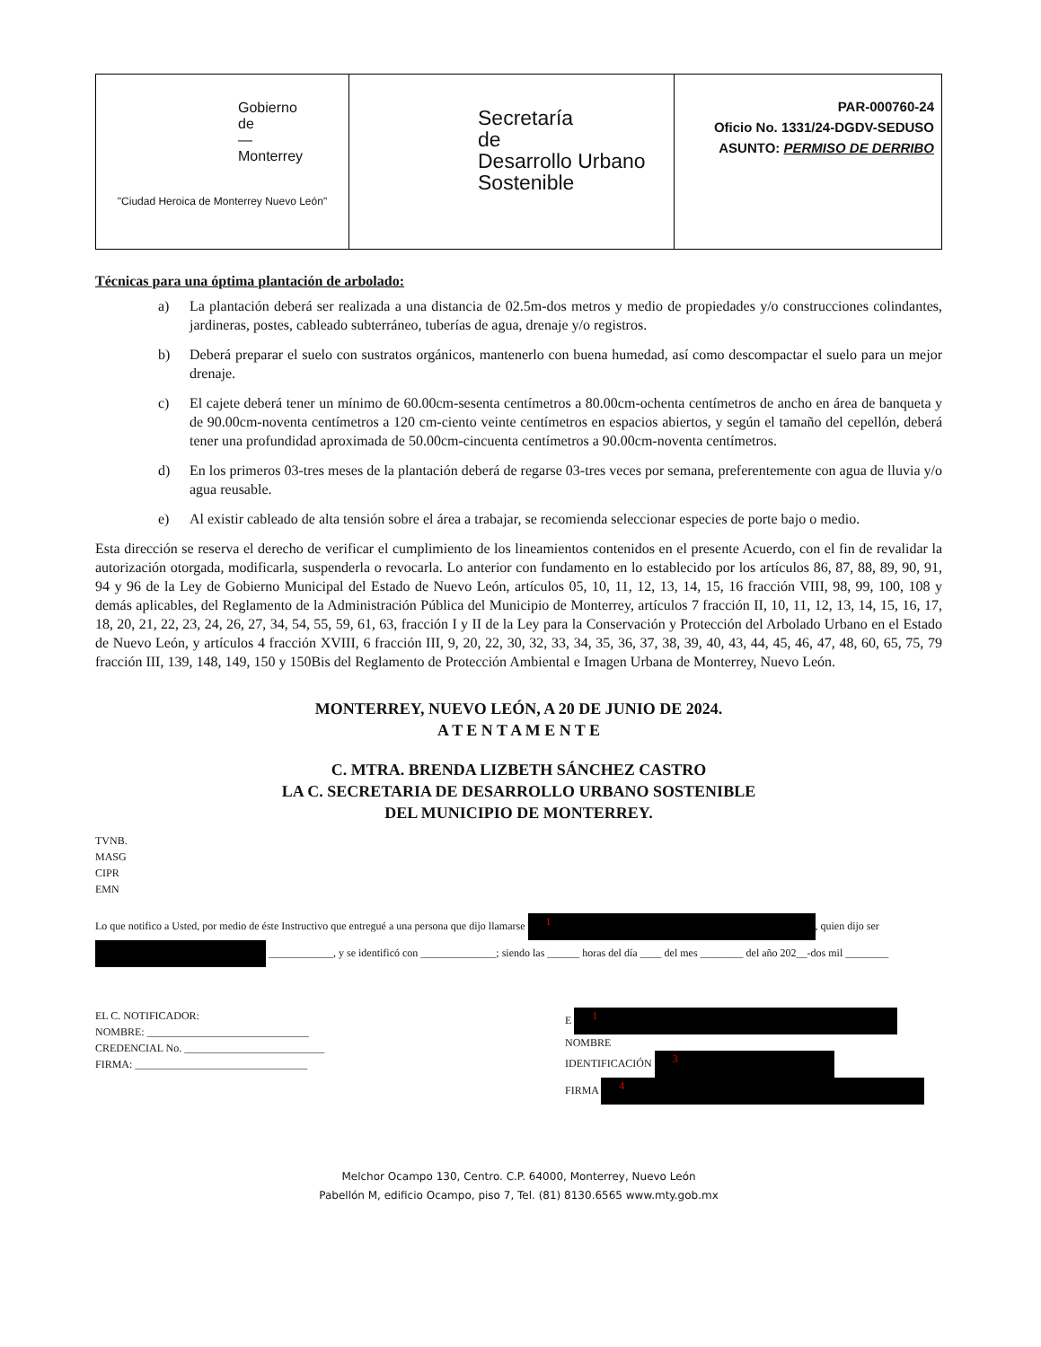| Gobierno de — Monterrey "Ciudad Heroica de Monterrey Nuevo León" | Secretaría de Desarrollo Urbano Sostenible | PAR-000760-24 Oficio No. 1331/24-DGDV-SEDUSO ASUNTO: PERMISO DE DERRIBO |
Técnicas para una óptima plantación de arbolado:
a) La plantación deberá ser realizada a una distancia de 02.5m-dos metros y medio de propiedades y/o construcciones colindantes, jardineras, postes, cableado subterráneo, tuberías de agua, drenaje y/o registros.
b) Deberá preparar el suelo con sustratos orgánicos, mantenerlo con buena humedad, así como descompactar el suelo para un mejor drenaje.
c) El cajete deberá tener un mínimo de 60.00cm-sesenta centímetros a 80.00cm-ochenta centímetros de ancho en área de banqueta y de 90.00cm-noventa centímetros a 120 cm-ciento veinte centímetros en espacios abiertos, y según el tamaño del cepellón, deberá tener una profundidad aproximada de 50.00cm-cincuenta centímetros a 90.00cm-noventa centímetros.
d) En los primeros 03-tres meses de la plantación deberá de regarse 03-tres veces por semana, preferentemente con agua de lluvia y/o agua reusable.
e) Al existir cableado de alta tensión sobre el área a trabajar, se recomienda seleccionar especies de porte bajo o medio.
Esta dirección se reserva el derecho de verificar el cumplimiento de los lineamientos contenidos en el presente Acuerdo, con el fin de revalidar la autorización otorgada, modificarla, suspenderla o revocarla. Lo anterior con fundamento en lo establecido por los artículos 86, 87, 88, 89, 90, 91, 94 y 96 de la Ley de Gobierno Municipal del Estado de Nuevo León, artículos 05, 10, 11, 12, 13, 14, 15, 16 fracción VIII, 98, 99, 100, 108 y demás aplicables, del Reglamento de la Administración Pública del Municipio de Monterrey, artículos 7 fracción II, 10, 11, 12, 13, 14, 15, 16, 17, 18, 20, 21, 22, 23, 24, 26, 27, 34, 54, 55, 59, 61, 63, fracción I y II de la Ley para la Conservación y Protección del Arbolado Urbano en el Estado de Nuevo León, y artículos 4 fracción XVIII, 6 fracción III, 9, 20, 22, 30, 32, 33, 34, 35, 36, 37, 38, 39, 40, 43, 44, 45, 46, 47, 48, 60, 65, 75, 79 fracción III, 139, 148, 149, 150 y 150Bis del Reglamento de Protección Ambiental e Imagen Urbana de Monterrey, Nuevo León.
MONTERREY, NUEVO LEÓN, A 20 DE JUNIO DE 2024.
A T E N T A M E N T E
C. MTRA. BRENDA LIZBETH SÁNCHEZ CASTRO
LA C. SECRETARIA DE DESARROLLO URBANO SOSTENIBLE
DEL MUNICIPIO DE MONTERREY.
TVNB.
MASG
CIPR
EMN
Lo que notifico a Usted, por medio de éste Instructivo que entregué a una persona que dijo llamarse 1, quien dijo ser ____________, y se identificó con ______________; siendo las ______ horas del día ____ del mes ________ del año 202__-dos mil ________
EL C. NOTIFICADOR:
NOMBRE: ______________________________
CREDENCIAL No. __________________________
FIRMA: ________________________________
E 1
NOMBRE
IDENTIFICACIÓN 3
FIRMA 4
Melchor Ocampo 130, Centro. C.P. 64000, Monterrey, Nuevo León
Pabellón M, edificio Ocampo, piso 7, Tel. (81) 8130.6565 www.mty.gob.mx